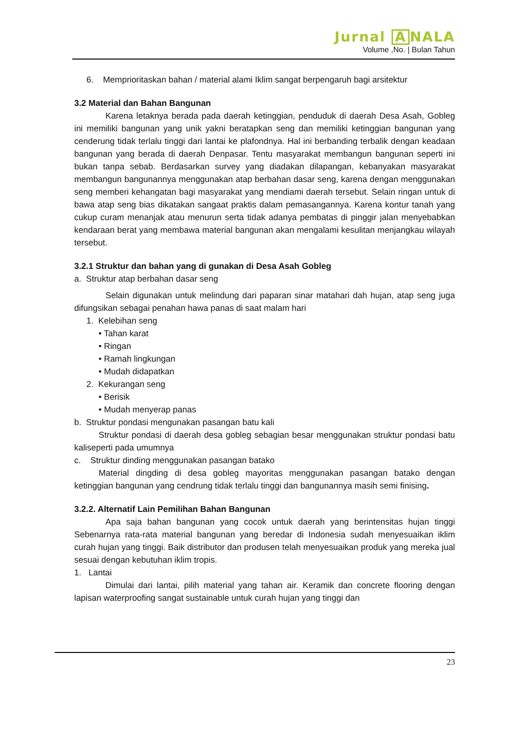Jurnal A NALA
Volume ,No. | Bulan Tahun
6. Memprioritaskan bahan / material alami Iklim sangat berpengaruh bagi arsitektur
3.2 Material dan Bahan Bangunan
Karena letaknya berada pada daerah ketinggian, penduduk di daerah Desa Asah, Gobleg ini memiliki bangunan yang unik yakni beratapkan seng dan memiliki ketinggian bangunan yang cenderung tidak terlalu tinggi dari lantai ke plafondnya. Hal ini berbanding terbalik dengan keadaan bangunan yang berada di daerah Denpasar. Tentu masyarakat membangun bangunan seperti ini bukan tanpa sebab. Berdasarkan survey yang diadakan dilapangan, kebanyakan masyarakat membangun bangunannya menggunakan atap berbahan dasar seng, karena dengan menggunakan seng memberi kehangatan bagi masyarakat yang mendiami daerah tersebut. Selain ringan untuk di bawa atap seng bias dikatakan sangaat praktis dalam pemasangannya. Karena kontur tanah yang cukup curam menanjak atau menurun serta tidak adanya pembatas di pinggir jalan menyebabkan kendaraan berat yang membawa material bangunan akan mengalami kesulitan menjangkau wilayah tersebut.
3.2.1 Struktur dan bahan yang di gunakan di Desa Asah Gobleg
a. Struktur atap berbahan dasar seng
Selain digunakan untuk melindung dari paparan sinar matahari dah hujan, atap seng juga difungsikan sebagai penahan hawa panas di saat malam hari
1. Kelebihan seng
• Tahan karat
• Ringan
• Ramah lingkungan
• Mudah didapatkan
2. Kekurangan seng
• Berisik
• Mudah menyerap panas
b. Struktur pondasi mengunakan pasangan batu kali
Struktur pondasi di daerah desa gobleg sebagian besar menggunakan struktur pondasi batu kaliseperti pada umumnya
c. Struktur dinding menggunakan pasangan batako
Material dingding di desa gobleg mayoritas menggunakan pasangan batako dengan ketinggian bangunan yang cendrung tidak terlalu tinggi dan bangunannya masih semi finising.
3.2.2. Alternatif Lain Pemilihan Bahan Bangunan
Apa saja bahan bangunan yang cocok untuk daerah yang berintensitas hujan tinggi Sebenarnya rata-rata material bangunan yang beredar di Indonesia sudah menyesuaikan iklim curah hujan yang tinggi. Baik distributor dan produsen telah menyesuaikan produk yang mereka jual sesuai dengan kebutuhan iklim tropis.
1. Lantai
Dimulai dari lantai, pilih material yang tahan air. Keramik dan concrete flooring dengan lapisan waterproofing sangat sustainable untuk curah hujan yang tinggi dan
23